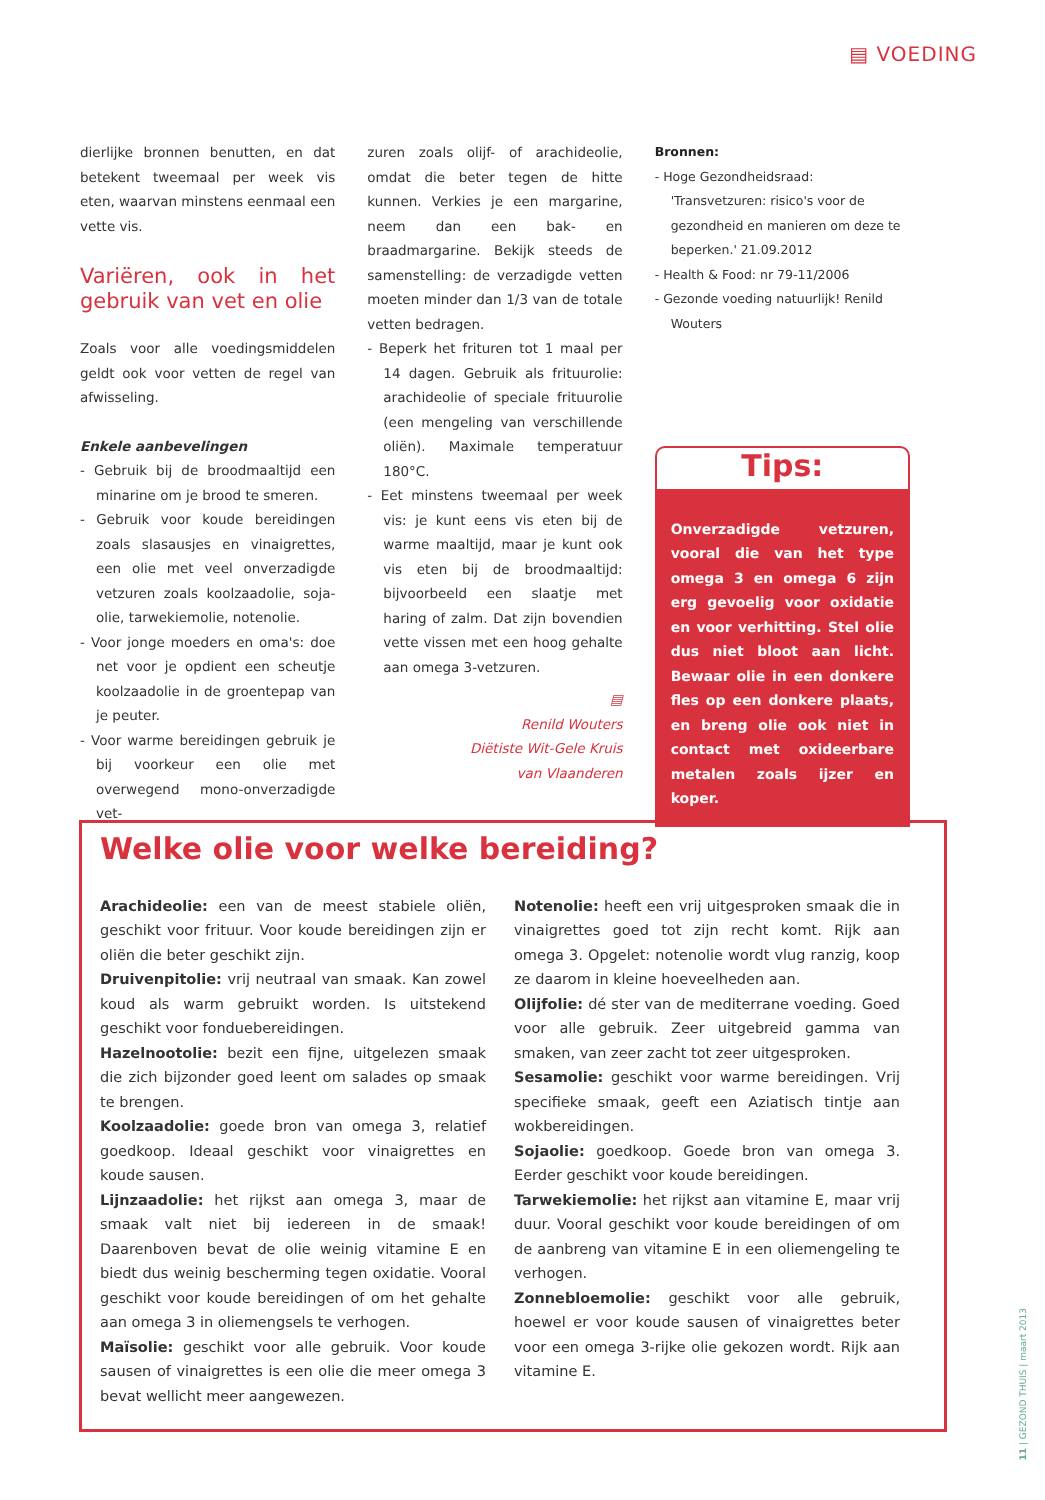▤ VOEDING
dierlijke bronnen benutten, en dat betekent tweemaal per week vis eten, waarvan minstens eenmaal een vette vis.
Variëren, ook in het gebruik van vet en olie
Zoals voor alle voedingsmiddelen geldt ook voor vetten de regel van afwisseling.
Enkele aanbevelingen
- Gebruik bij de broodmaaltijd een minarine om je brood te smeren.
- Gebruik voor koude bereidingen zoals slasausjes en vinaigrettes, een olie met veel onverzadigde vetzuren zoals koolzaadolie, soja-olie, tarwekiemolie, notenolie.
- Voor jonge moeders en oma's: doe net voor je opdient een scheutje koolzaadolie in de groentepap van je peuter.
- Voor warme bereidingen gebruik je bij voorkeur een olie met overwegend mono-onverzadigde vet-
zuren zoals olijf- of arachideolie, omdat die beter tegen de hitte kunnen. Verkies je een margarine, neem dan een bak- en braadmargarine. Bekijk steeds de samenstelling: de verzadigde vetten moeten minder dan 1/3 van de totale vetten bedragen.
- Beperk het frituren tot 1 maal per 14 dagen. Gebruik als frituurolie: arachideolie of speciale frituurolie (een mengeling van verschillende oliën). Maximale temperatuur 180°C.
- Eet minstens tweemaal per week vis: je kunt eens vis eten bij de warme maaltijd, maar je kunt ook vis eten bij de broodmaaltijd: bijvoorbeeld een slaatje met haring of zalm. Dat zijn bovendien vette vissen met een hoog gehalte aan omega 3-vetzuren.
▤
Renild Wouters
Diëtiste Wit-Gele Kruis
van Vlaanderen
Bronnen:
- Hoge Gezondheidsraad: 'Transvetzuren: risico's voor de gezondheid en manieren om deze te beperken.' 21.09.2012
- Health & Food: nr 79-11/2006
- Gezonde voeding natuurlijk! Renild Wouters
Tips:
Onverzadigde vetzuren, vooral die van het type omega 3 en omega 6 zijn erg gevoelig voor oxidatie en voor verhitting. Stel olie dus niet bloot aan licht. Bewaar olie in een donkere fles op een donkere plaats, en breng olie ook niet in contact met oxideerbare metalen zoals ijzer en koper.
Welke olie voor welke bereiding?
Arachideolie: een van de meest stabiele oliën, geschikt voor frituur. Voor koude bereidingen zijn er oliën die beter geschikt zijn.
Druivenpitolie: vrij neutraal van smaak. Kan zowel koud als warm gebruikt worden. Is uitstekend geschikt voor fonduebereidingen.
Hazelnootolie: bezit een fijne, uitgelezen smaak die zich bijzonder goed leent om salades op smaak te brengen.
Koolzaadolie: goede bron van omega 3, relatief goedkoop. Ideaal geschikt voor vinaigrettes en koude sausen.
Lijnzaadolie: het rijkst aan omega 3, maar de smaak valt niet bij iedereen in de smaak! Daarenboven bevat de olie weinig vitamine E en biedt dus weinig bescherming tegen oxidatie. Vooral geschikt voor koude bereidingen of om het gehalte aan omega 3 in oliemengsels te verhogen.
Maïsolie: geschikt voor alle gebruik. Voor koude sausen of vinaigrettes is een olie die meer omega 3 bevat wellicht meer aangewezen.
Notenolie: heeft een vrij uitgesproken smaak die in vinaigrettes goed tot zijn recht komt. Rijk aan omega 3. Opgelet: notenolie wordt vlug ranzig, koop ze daarom in kleine hoeveelheden aan.
Olijfolie: dé ster van de mediterrane voeding. Goed voor alle gebruik. Zeer uitgebreid gamma van smaken, van zeer zacht tot zeer uitgesproken.
Sesamolie: geschikt voor warme bereidingen. Vrij specifieke smaak, geeft een Aziatisch tintje aan wokbereidingen.
Sojaolie: goedkoop. Goede bron van omega 3. Eerder geschikt voor koude bereidingen.
Tarwekiemolie: het rijkst aan vitamine E, maar vrij duur. Vooral geschikt voor koude bereidingen of om de aanbreng van vitamine E in een oliemengeling te verhogen.
Zonnebloemolie: geschikt voor alle gebruik, hoewel er voor koude sausen of vinaigrettes beter voor een omega 3-rijke olie gekozen wordt. Rijk aan vitamine E.
11 | GEZOND THUIS | maart 2013